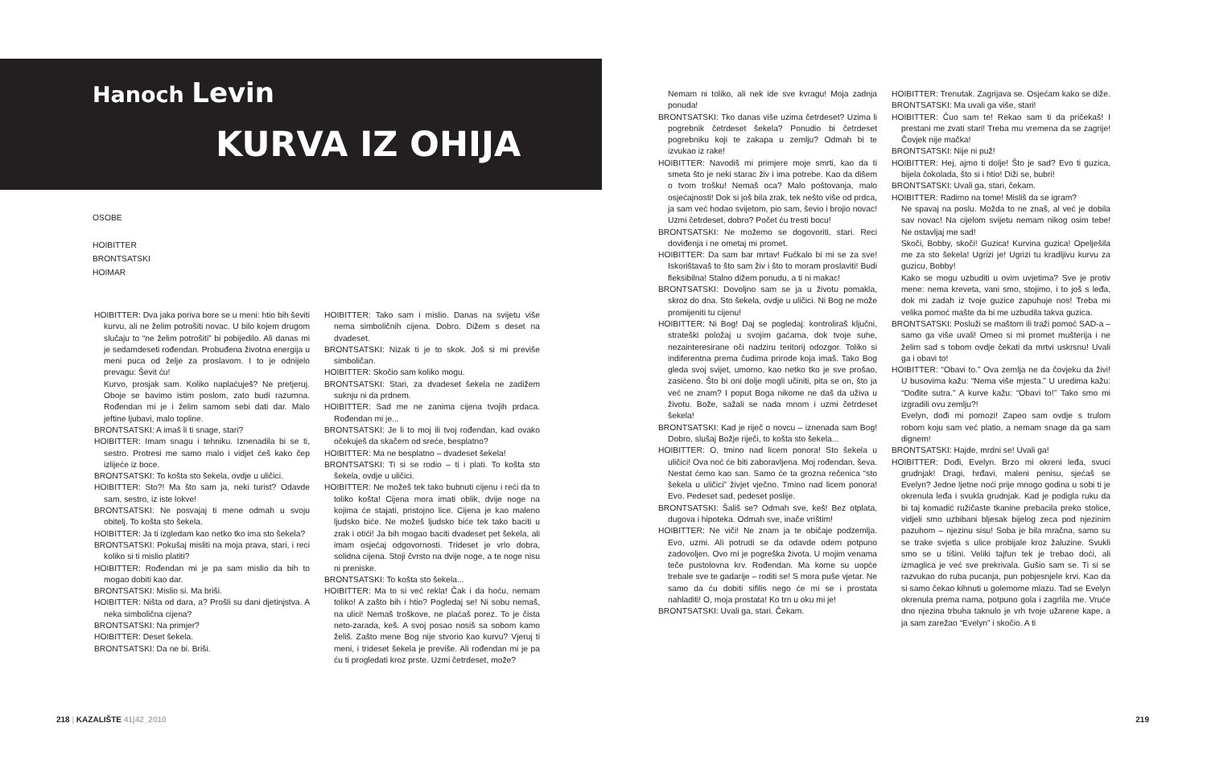Hanoch Levin
KURVA IZ OHIJA
OSOBE
HOIBITTER
BRONTSATSKI
HOIMAR
HOIBITTER: Dva jaka poriva bore se u meni: htio bih ševiti kurvu, ali ne želim potrošiti novac. U bilo kojem drugom slučaju to “ne želim potrošiti” bi pobijedilo. Ali danas mi je sedamdeseti rođendan. Probuđena životna energija u meni puca od želje za proslavom. I to je odnijelo prevagu: Ševit ću!
Kurvo, prosjak sam. Koliko naplaćuješ? Ne pretjeruj. Oboje se bavimo istim poslom, zato budi razumna. Rođendan mi je i želim samom sebi dati dar. Malo jeftine ljubavi, malo topline.
BRONTSATSKI: A imaš li ti snage, stari?
HOIBITTER: Imam snagu i tehniku. Iznenadila bi se ti, sestro. Protresi me samo malo i vidjet ćeš kako čep izlijeće iz boce.
BRONTSATSKI: To košta sto šekela, ovdje u uličici.
HOIBITTER: Sto?! Ma što sam ja, neki turist? Odavde sam, sestro, iz iste lokve!
BRONTSATSKI: Ne posvajaj ti mene odmah u svoju obitelj. To košta sto šekela.
HOIBITTER: Ja ti izgledam kao netko tko ima sto šekela?
BRONTSATSKI: Pokušaj misliti na moja prava, stari, i reci koliko si ti mislio platiti?
HOIBITTER: Rođendan mi je pa sam mislio da bih to mogao dobiti kao dar.
BRONTSATSKI: Mislio si. Ma briši.
HOIBITTER: Ništa od dara, a? Prošli su dani djetinjstva. A neka simbolična cijena?
BRONTSATSKI: Na primjer?
HOIBITTER: Deset šekela.
BRONTSATSKI: Da ne bi. Briši.
HOIBITTER: Tako sam i mislio. Danas na svijetu više nema simboličnih cijena. Dobro. Dižem s deset na dvadeset.
BRONTSATSKI: Nizak ti je to skok. Još si mi previše simboličan.
HOIBITTER: Skočio sam koliko mogu.
BRONTSATSKI: Stari, za dvadeset šekela ne zadižem suknju ni da prdnem.
HOIBITTER: Sad me ne zanima cijena tvojih prdaca. Rođendan mi je...
BRONTSATSKI: Je li to moj ili tvoj rođendan, kad ovako očekuješ da skačem od sreće, besplatno?
HOIBITTER: Ma ne besplatno – dvadeset šekela!
BRONTSATSKI: Ti si se rodio – ti i plati. To košta sto šekela, ovdje u uličici.
HOIBITTER: Ne možeš tek tako bubnuti cijenu i reći da to toliko košta! Cijena mora imati oblik, dvije noge na kojima će stajati, pristojno lice. Cijena je kao maleno ljudsko biće. Ne možeš ljudsko biće tek tako baciti u zrak i otići! Ja bih mogao baciti dvadeset pet šekela, ali imam osjećaj odgovornosti. Trideset je vrlo dobra, solidna cijena. Stoji čvrsto na dvije noge, a te noge nisu ni preniske.
BRONTSATSKI: To košta sto šekela...
HOIBITTER: Ma to si već rekla! Čak i da hoću, nemam toliko! A zašto bih i htio? Pogledaj se! Ni sobu nemaš, na ulici! Nemaš troškove, ne plaćaš porez. To je čista neto-zarada, keš. A svoj posao nosiš sa sobom kamo želiš. Zašto mene Bog nije stvorio kao kurvu? Vjeruj ti meni, i trideset šekela je previše. Ali rođendan mi je pa ću ti progledati kroz prste. Uzmi četrdeset, može?
218 | KAZALIŠTE 41|42_2010
Nemam ni toliko, ali nek ide sve kvragu! Moja zadnja ponuda!
BRONTSATSKI: Tko danas više uzima četrdeset? Uzima li pogrebnik četrdeset šekela? Ponudio bi četrdeset pogrebniku koji te zakapa u zemlju? Odmah bi te izvukao iz rake!
HOIBITTER: Navodiš mi primjere moje smrti, kao da ti smeta što je neki starac živ i ima potrebe. Kao da dišem o tvom trošku! Nemaš oca? Malo poštovanja, malo osjećajnosti! Dok si još bila zrak, tek nešto više od prdca, ja sam već hodao svijetom, pio sam, ševio i brojio novac! Uzmi četrdeset, dobro? Počet ću tresti bocu!
BRONTSATSKI: Ne možemo se dogovoriti, stari. Reci doviđenja i ne ometaj mi promet.
HOIBITTER: Da sam bar mrtav! Fućkalo bi mi se za sve! Iskorištavaš to što sam živ i što to moram proslaviti! Budi fleksibilna! Stalno dižem ponudu, a ti ni makac!
BRONTSATSKI: Dovoljno sam se ja u životu pomakla, skroz do dna. Sto šekela, ovdje u uličici. Ni Bog ne može promijeniti tu cijenu!
HOIBITTER: Ni Bog! Daj se pogledaj: kontroliraš ključni, strateški položaj u svojim gaćama, dok tvoje suhe, nezainteresirane oči nadziru teritorij odozgor. Toliko si indiferentna prema čudima prirode koja imaš. Tako Bog gleda svoj svijet, umorno, kao netko tko je sve prošao, zasićeno. Što bi oni dolje mogli učiniti, pita se on, što ja već ne znam? I poput Boga nikome ne daš da uživa u životu. Bože, sažali se nada mnom i uzmi četrdeset šekela!
BRONTSATSKI: Kad je riječ o novcu – iznenada sam Bog! Dobro, slušaj Božje riječi, to košta sto šekela...
HOIBITTER: O, tmino nad licem ponora! Sto šekela u uličici! Ova noć će biti zaboravljena. Moj rođendan, ševa. Nestat ćemo kao san. Samo će ta grozna rečenica “sto šekela u uličici” živjet vječno. Tmino nad licem ponora! Evo. Pedeset sad, pedeset poslije.
BRONTSATSKI: Šališ se? Odmah sve, keš! Bez otplata, dugova i hipoteka. Odmah sve, inače vrištim!
HOIBITTER: Ne viči! Ne znam ja te običaje podzemlja. Evo, uzmi. Ali potrudi se da odavde odem potpuno zadovoljen. Ovo mi je pogreška života. U mojim venama teče pustolovna krv. Rođendan. Ma kome su uopće trebale sve te gadarije – roditi se! S mora puše vjetar. Ne samo da ću dobiti sifilis nego će mi se i prostata nahladiti! O, moja prostata! Ko trn u oku mi je!
BRONTSATSKI: Uvali ga, stari. Čekam.
HOIBITTER: Trenutak. Zagrijava se. Osjećam kako se diže.
BRONTSATSKI: Ma uvali ga više, stari!
HOIBITTER: Čuo sam te! Rekao sam ti da pričekaš! I prestani me zvati stari! Treba mu vremena da se zagrije! Čovjek nije mačka!
BRONTSATSKI: Nije ni puž!
HOIBITTER: Hej, ajmo ti dolje! Što je sad? Evo ti guzica, bijela čokolada, što si i htio! Diži se, bubri!
BRONTSATSKI: Uvali ga, stari, čekam.
HOIBITTER: Radimo na tome! Misliš da se igram?
Ne spavaj na poslu. Možda to ne znaš, al već je dobila sav novac! Na cijelom svijetu nemam nikog osim tebe! Ne ostavljaj me sad!
Skoči, Bobby, skoči! Guzica! Kurvina guzica! Opelješila me za sto šekela! Ugrizi je! Ugrizi tu kradljivu kurvu za guzicu, Bobby!
Kako se mogu uzbuditi u ovim uvjetima? Sve je protiv mene: nema kreveta, vani smo, stojimo, i to još s leđa, dok mi zadah iz tvoje guzice zapuhuje nos! Treba mi velika pomoć mašte da bi me uzbudila takva guzica.
BRONTSATSKI: Posluži se maštom ili traži pomoć SAD-a – samo ga više uvali! Omeo si mi promet mušterija i ne želim sad s tobom ovdje čekati da mrtvi uskrsnu! Uvali ga i obavi to!
HOIBITTER: “Obavi to.” Ova zemlja ne da čovjeku da živi! U busovima kažu: “Nema više mjesta.” U uredima kažu: “Dođite sutra.” A kurve kažu: “Obavi to!” Tako smo mi izgradili ovu zemlju?!
Evelyn, dođi mi pomozi! Zapeo sam ovdje s trulom robom koju sam već platio, a nemam snage da ga sam dignem!
BRONTSATSKI: Hajde, mrdni se! Uvali ga!
HOIBITTER: Dođi, Evelyn. Brzo mi okreni leđa, svuci grudnjak! Dragi, hrđavi, maleni penisu, sjećaš se Evelyn? Jedne ljetne noći prije mnogo godina u sobi ti je okrenula leđa i svukla grudnjak. Kad je podigla ruku da bi taj komadić ružičaste tkanine prebacila preko stolice, vidjeli smo uzbibani bljesak bijelog zeca pod njezinim pazuhom – njezinu sisu! Soba je bila mračna, samo su se trake svjetla s ulice probijale kroz žaluzine. Svukli smo se u tišini. Veliki tajfun tek je trebao doći, ali izmaglica je već sve prekrivala. Gušio sam se. Ti si se razvukao do ruba pucanja, pun pobjesnjele krvi. Kao da si samo čekao kihnuti u golemome mlazu. Tad se Evelyn okrenula prema nama, potpuno gola i zagrlila me. Vruće dno njezina trbuha taknulo je vrh tvoje užarene kape, a ja sam zarežao “Evelyn” i skočio. A ti
219